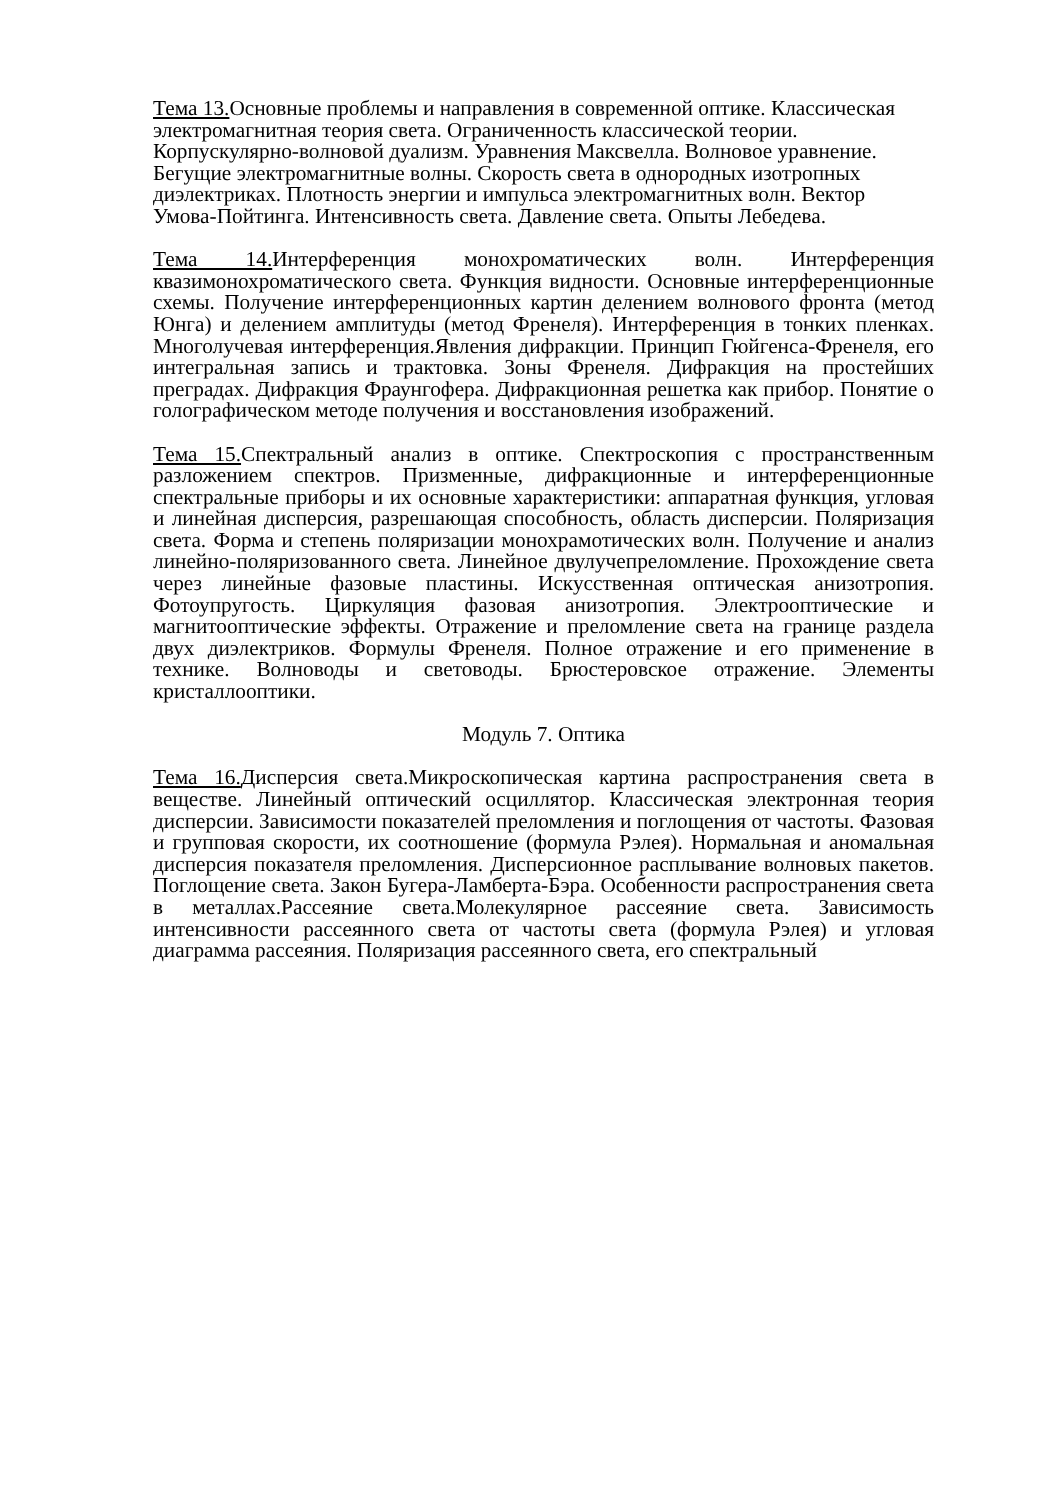Тема 13. Основные проблемы и направления в современной оптике. Классическая электромагнитная теория света. Ограниченность классической теории. Корпускулярно-волновой дуализм. Уравнения Максвелла. Волновое уравнение. Бегущие электромагнитные волны. Скорость света в однородных изотропных диэлектриках. Плотность энергии и импульса электромагнитных волн. Вектор Умова-Пойтинга. Интенсивность света. Давление света. Опыты Лебедева.
Тема 14. Интерференция монохроматических волн. Интерференция квазимонохроматического света. Функция видности. Основные интерференционные схемы. Получение интерференционных картин делением волнового фронта (метод Юнга) и делением амплитуды (метод Френеля). Интерференция в тонких пленках. Многолучевая интерференция.Явления дифракции. Принцип Гюйгенса-Френеля, его интегральная запись и трактовка. Зоны Френеля. Дифракция на простейших преградах. Дифракция Фраунгофера. Дифракционная решетка как прибор. Понятие о голографическом методе получения и восстановления изображений.
Тема 15. Спектральный анализ в оптике. Спектроскопия с пространственным разложением спектров. Призменные, дифракционные и интерференционные спектральные приборы и их основные характеристики: аппаратная функция, угловая и линейная дисперсия, разрешающая способность, область дисперсии. Поляризация света. Форма и степень поляризации монохрамотических волн. Получение и анализ линейно-поляризованного света. Линейное двулучепреломление. Прохождение света через линейные фазовые пластины. Искусственная оптическая анизотропия. Фотоупругость. Циркуляция фазовая анизотропия. Электрооптические и магнитооптические эффекты. Отражение и преломление света на границе раздела двух диэлектриков. Формулы Френеля. Полное отражение и его применение в технике. Волноводы и световоды. Брюстеровское отражение. Элементы кристаллооптики.
Модуль 7. Оптика
Тема 16. Дисперсия света.Микроскопическая картина распространения света в веществе. Линейный оптический осциллятор. Классическая электронная теория дисперсии. Зависимости показателей преломления и поглощения от частоты. Фазовая и групповая скорости, их соотношение (формула Рэлея). Нормальная и аномальная дисперсия показателя преломления. Дисперсионное расплывание волновых пакетов. Поглощение света. Закон Бугера-Ламберта-Бэра. Особенности распространения света в металлах.Рассеяние света.Молекулярное рассеяние света. Зависимость интенсивности рассеянного света от частоты света (формула Рэлея) и угловая диаграмма рассеяния. Поляризация рассеянного света, его спектральный